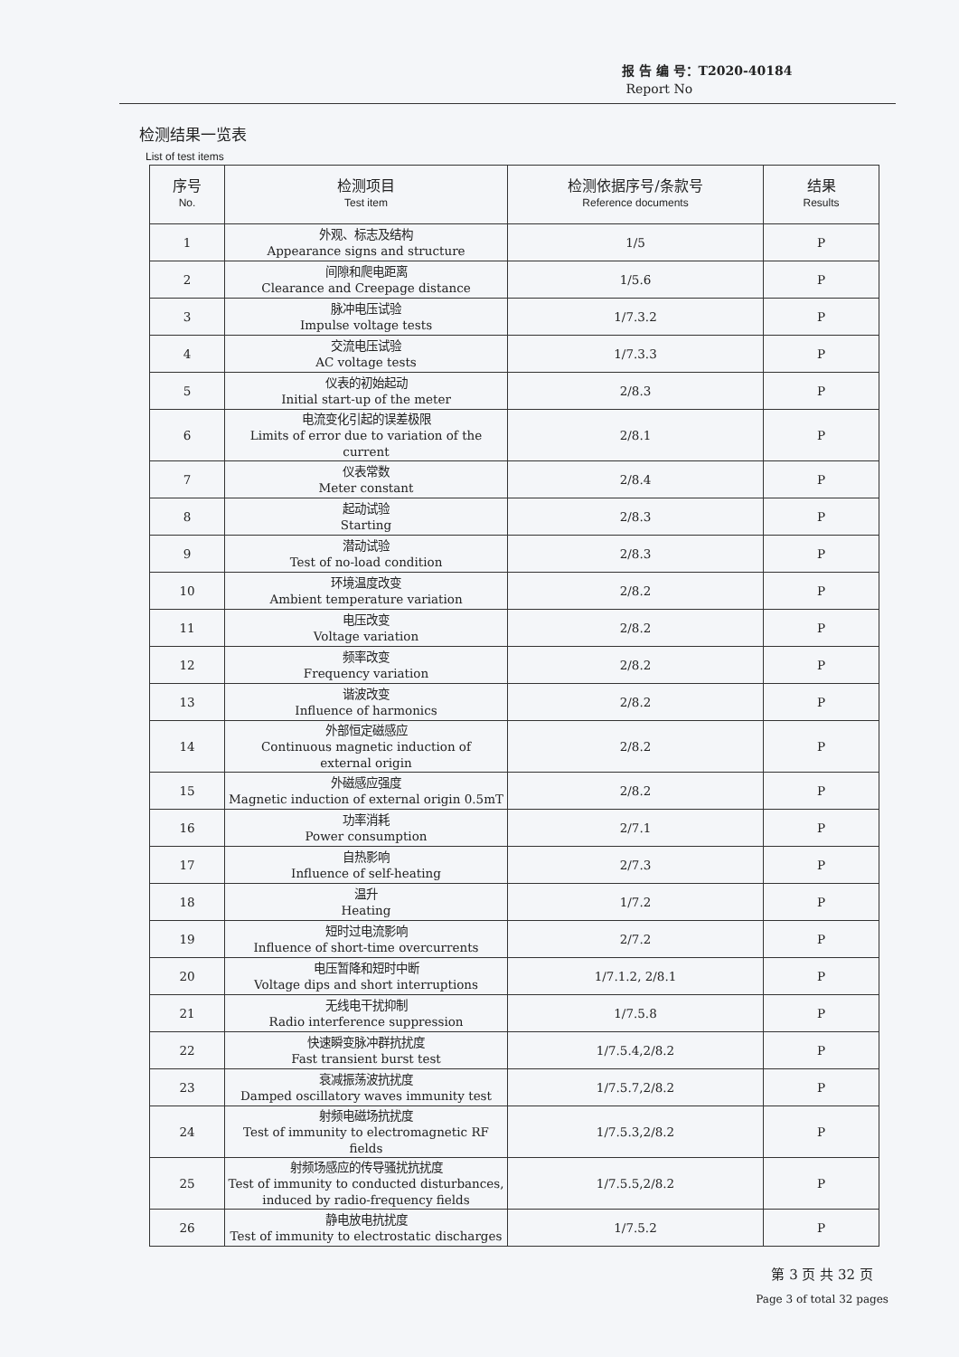报 告 编 号：T2020-40184
Report No
检测结果一览表
List of test items
| 序号 No. | 检测项目 Test item | 检测依据序号/条款号 Reference documents | 结果 Results |
| --- | --- | --- | --- |
| 1 | 外观、标志及结构 Appearance signs and structure | 1/5 | P |
| 2 | 间隙和爬电距离 Clearance and Creepage distance | 1/5.6 | P |
| 3 | 脉冲电压试验 Impulse voltage tests | 1/7.3.2 | P |
| 4 | 交流电压试验 AC voltage tests | 1/7.3.3 | P |
| 5 | 仪表的初始起动 Initial start-up of the meter | 2/8.3 | P |
| 6 | 电流变化引起的误差极限 Limits of error due to variation of the current | 2/8.1 | P |
| 7 | 仪表常数 Meter constant | 2/8.4 | P |
| 8 | 起动试验 Starting | 2/8.3 | P |
| 9 | 潜动试验 Test of no-load condition | 2/8.3 | P |
| 10 | 环境温度改变 Ambient temperature variation | 2/8.2 | P |
| 11 | 电压改变 Voltage variation | 2/8.2 | P |
| 12 | 频率改变 Frequency variation | 2/8.2 | P |
| 13 | 谐波改变 Influence of harmonics | 2/8.2 | P |
| 14 | 外部恒定磁感应 Continuous magnetic induction of external origin | 2/8.2 | P |
| 15 | 外磁感应强度 Magnetic induction of external origin 0.5mT | 2/8.2 | P |
| 16 | 功率消耗 Power consumption | 2/7.1 | P |
| 17 | 自热影响 Influence of self-heating | 2/7.3 | P |
| 18 | 温升 Heating | 1/7.2 | P |
| 19 | 短时过电流影响 Influence of short-time overcurrents | 2/7.2 | P |
| 20 | 电压暂降和短时中断 Voltage dips and short interruptions | 1/7.1.2, 2/8.1 | P |
| 21 | 无线电干扰抑制 Radio interference suppression | 1/7.5.8 | P |
| 22 | 快速瞬变脉冲群抗扰度 Fast transient burst test | 1/7.5.4,2/8.2 | P |
| 23 | 衰减振荡波抗扰度 Damped oscillatory waves immunity test | 1/7.5.7,2/8.2 | P |
| 24 | 射频电磁场抗扰度 Test of immunity to electromagnetic RF fields | 1/7.5.3,2/8.2 | P |
| 25 | 射频场感应的传导骚扰抗扰度 Test of immunity to conducted disturbances, induced by radio-frequency fields | 1/7.5.5,2/8.2 | P |
| 26 | 静电放电抗扰度 Test of immunity to electrostatic discharges | 1/7.5.2 | P |
第 3 页 共 32 页
Page 3 of total 32 pages